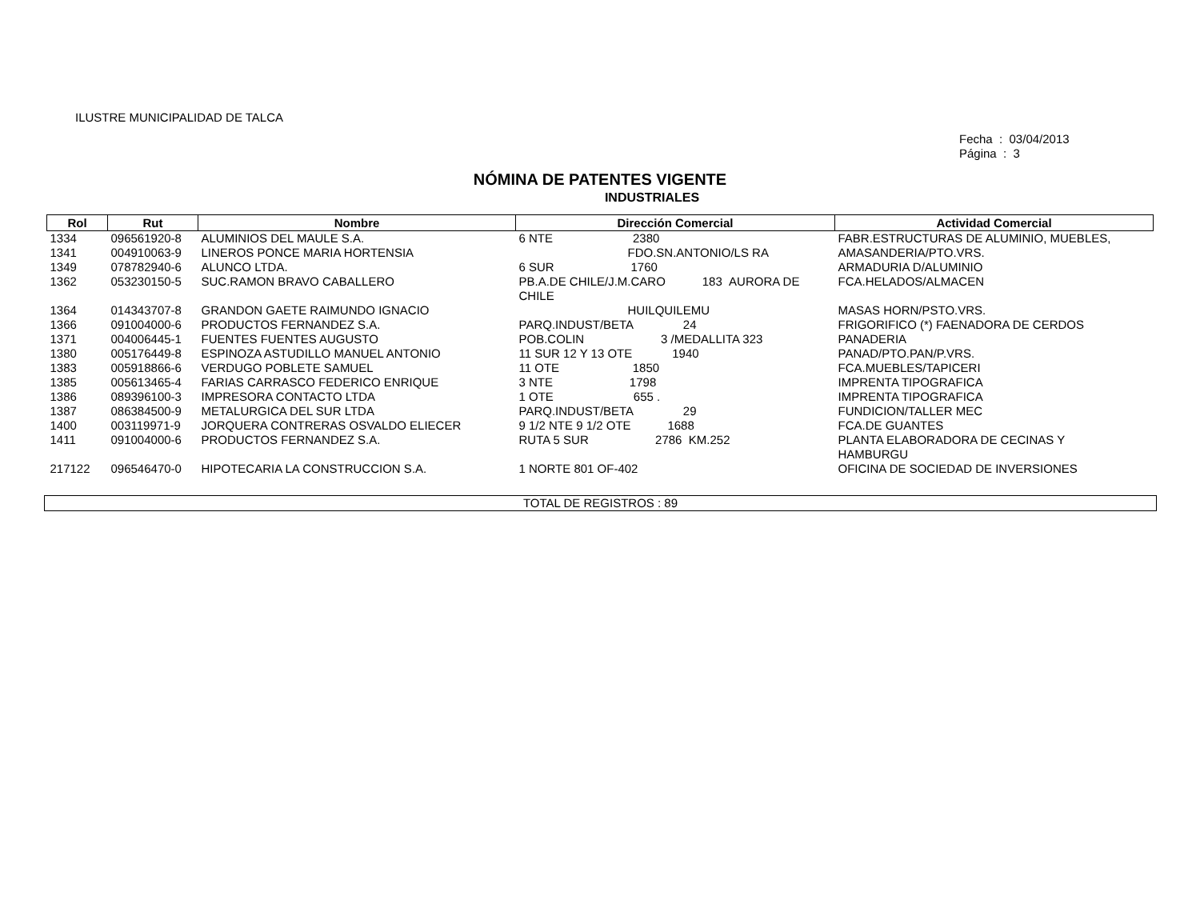ILUSTRE MUNICIPALIDAD DE TALCA
Fecha : 03/04/2013
Página : 3
NÓMINA DE PATENTES VIGENTE
INDUSTRIALES
| Rol | Rut | Nombre | Dirección Comercial | Actividad Comercial |
| --- | --- | --- | --- | --- |
| 1334 | 096561920-8 | ALUMINIOS DEL MAULE S.A. | 6 NTE 2380 | FABR.ESTRUCTURAS DE ALUMINIO, MUEBLES, |
| 1341 | 004910063-9 | LINEROS PONCE MARIA HORTENSIA | FDO.SN.ANTONIO/LS RA | AMASANDERIA/PTO.VRS. |
| 1349 | 078782940-6 | ALUNCO LTDA. | 6 SUR 1760 | ARMADURIA D/ALUMINIO |
| 1362 | 053230150-5 | SUC.RAMON BRAVO CABALLERO | PB.A.DE CHILE/J.M.CARO 183 AURORA DE CHILE | FCA.HELADOS/ALMACEN |
| 1364 | 014343707-8 | GRANDON GAETE RAIMUNDO IGNACIO | HUILQUILEMU | MASAS HORN/PSTO.VRS. |
| 1366 | 091004000-6 | PRODUCTOS FERNANDEZ S.A. | PARQ.INDUST/BETA 24 | FRIGORIFICO (*) FAENADORA DE CERDOS |
| 1371 | 004006445-1 | FUENTES FUENTES AUGUSTO | POB.COLIN 3 /MEDALLITA 323 | PANADERIA |
| 1380 | 005176449-8 | ESPINOZA ASTUDILLO MANUEL ANTONIO | 11 SUR 12 Y 13 OTE 1940 | PANAD/PTO.PAN/P.VRS. |
| 1383 | 005918866-6 | VERDUGO POBLETE SAMUEL | 11 OTE 1850 | FCA.MUEBLES/TAPICERI |
| 1385 | 005613465-4 | FARIAS CARRASCO FEDERICO ENRIQUE | 3 NTE 1798 | IMPRENTA TIPOGRAFICA |
| 1386 | 089396100-3 | IMPRESORA CONTACTO LTDA | 1 OTE 655 . | IMPRENTA TIPOGRAFICA |
| 1387 | 086384500-9 | METALURGICA DEL SUR LTDA | PARQ.INDUST/BETA 29 | FUNDICION/TALLER MEC |
| 1400 | 003119971-9 | JORQUERA CONTRERAS OSVALDO ELIECER | 9 1/2 NTE 9 1/2 OTE 1688 | FCA.DE GUANTES |
| 1411 | 091004000-6 | PRODUCTOS FERNANDEZ S.A. | RUTA 5 SUR 2786 KM.252 | PLANTA ELABORADORA DE CECINAS Y HAMBURGU |
| 217122 | 096546470-0 | HIPOTECARIA LA CONSTRUCCION S.A. | 1 NORTE 801 OF-402 | OFICINA DE SOCIEDAD DE INVERSIONES |
TOTAL DE REGISTROS : 89